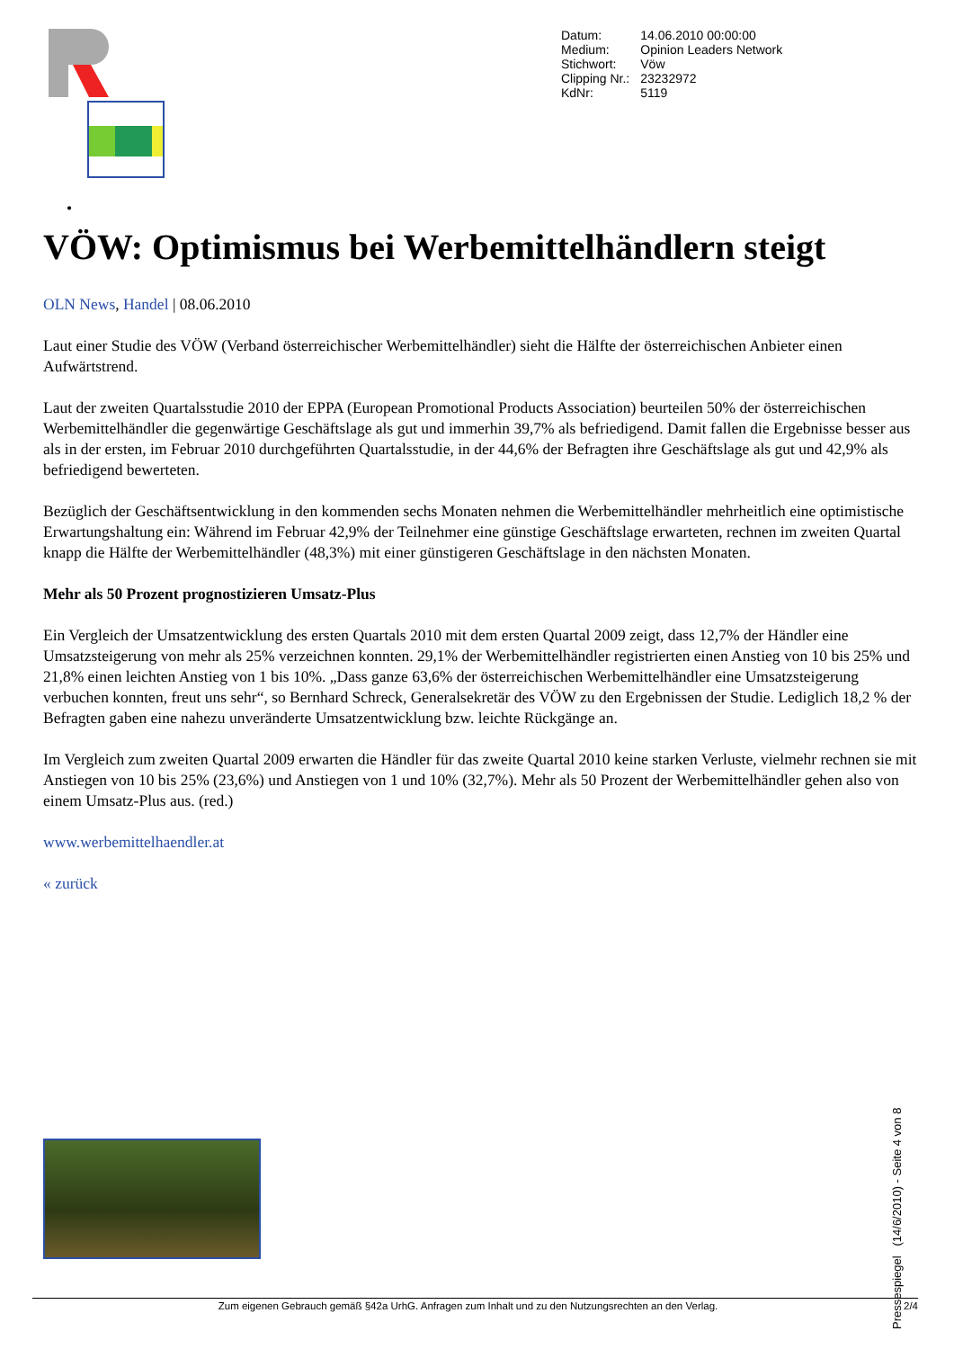| Datum: | 14.06.2010 00:00:00 |
| Medium: | Opinion Leaders Network |
| Stichwort: | Vöw |
| Clipping Nr.: | 23232972 |
| KdNr: | 5119 |
•
VÖW: Optimismus bei Werbemittelhändlern steigt
OLN News, Handel | 08.06.2010
Laut einer Studie des VÖW (Verband österreichischer Werbemittelhändler) sieht die Hälfte der österreichischen Anbieter einen Aufwärtstrend.
Laut der zweiten Quartalsstudie 2010 der EPPA (European Promotional Products Association) beurteilen 50% der österreichischen Werbemittelhändler die gegenwärtige Geschäftslage als gut und immerhin 39,7% als befriedigend. Damit fallen die Ergebnisse besser aus als in der ersten, im Februar 2010 durchgeführten Quartalsstudie, in der 44,6% der Befragten ihre Geschäftslage als gut und 42,9% als befriedigend bewerteten.
Bezüglich der Geschäftsentwicklung in den kommenden sechs Monaten nehmen die Werbemittelhändler mehrheitlich eine optimistische Erwartungshaltung ein: Während im Februar 42,9% der Teilnehmer eine günstige Geschäftslage erwarteten, rechnen im zweiten Quartal knapp die Hälfte der Werbemittelhändler (48,3%) mit einer günstigeren Geschäftslage in den nächsten Monaten.
Mehr als 50 Prozent prognostizieren Umsatz-Plus
Ein Vergleich der Umsatzentwicklung des ersten Quartals 2010 mit dem ersten Quartal 2009 zeigt, dass 12,7% der Händler eine Umsatzsteigerung von mehr als 25% verzeichnen konnten. 29,1% der Werbemittelhändler registrierten einen Anstieg von 10 bis 25% und 21,8% einen leichten Anstieg von 1 bis 10%. „Dass ganze 63,6% der österreichischen Werbemittelhändler eine Umsatzsteigerung verbuchen konnten, freut uns sehr“, so Bernhard Schreck, Generalsekretär des VÖW zu den Ergebnissen der Studie. Lediglich 18,2 % der Befragten gaben eine nahezu unveränderte Umsatzentwicklung bzw. leichte Rückgänge an.
Im Vergleich zum zweiten Quartal 2009 erwarten die Händler für das zweite Quartal 2010 keine starken Verluste, vielmehr rechnen sie mit Anstiegen von 10 bis 25% (23,6%) und Anstiegen von 1 und 10% (32,7%). Mehr als 50 Prozent der Werbemittelhändler gehen also von einem Umsatz-Plus aus. (red.)
www.werbemittelhaendler.at
« zurück
Zum eigenen Gebrauch gemäß §42a UrhG. Anfragen zum Inhalt und zu den Nutzungsrechten an den Verlag. 2/4
Pressespiegel (14/6/2010) - Seite 4 von 8